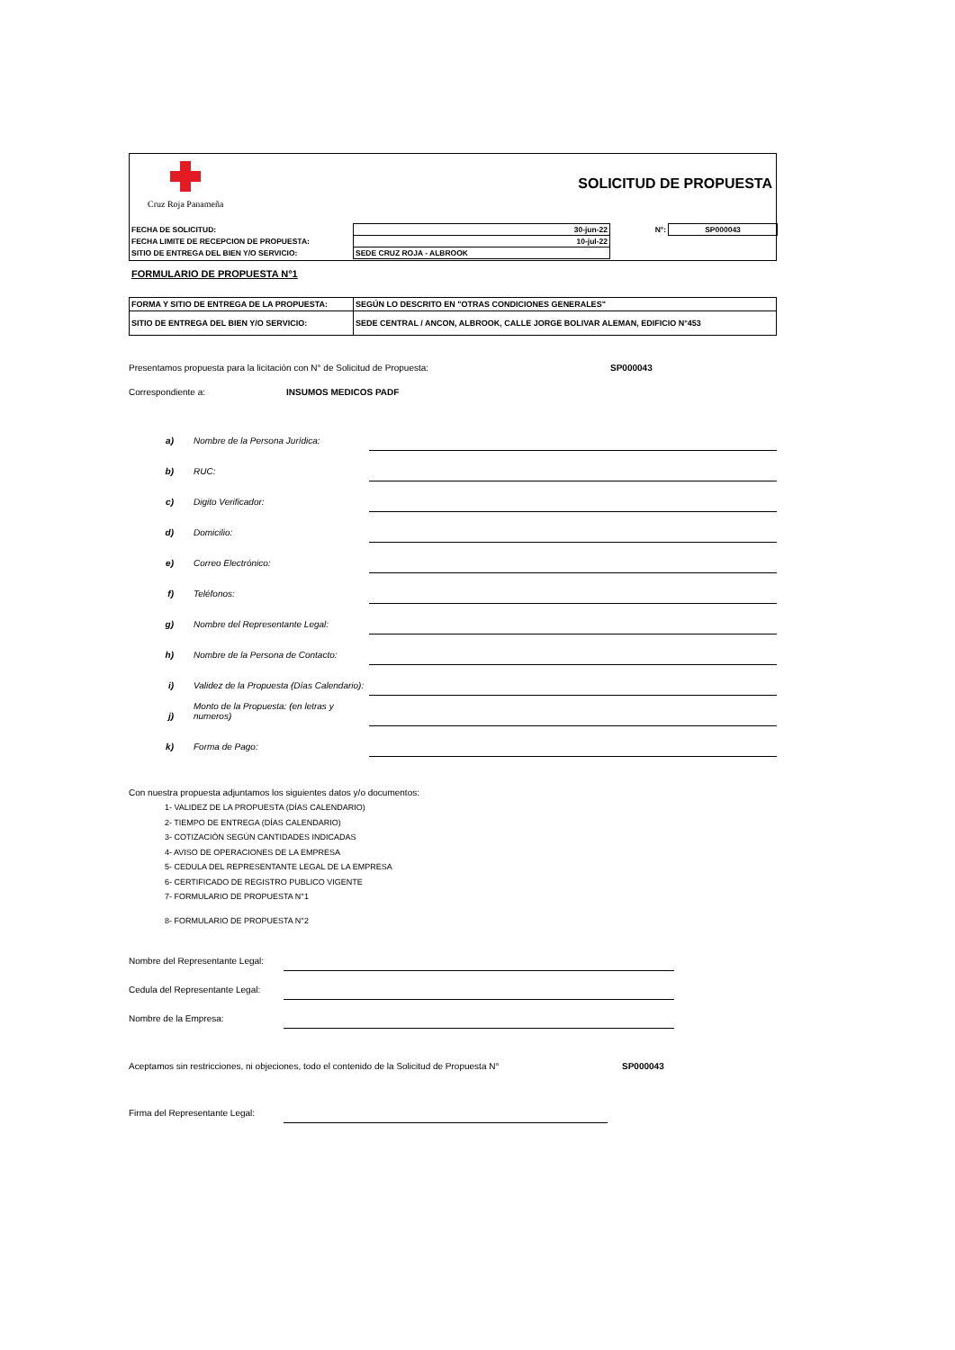Cruz Roja Panameña
SOLICITUD DE PROPUESTA
| FECHA DE SOLICITUD: | 30-jun-22 | N°: | SP000043 |
| FECHA LIMITE DE RECEPCION DE PROPUESTA: | 10-jul-22 | | |
| SITIO DE ENTREGA DEL BIEN Y/O SERVICIO: | SEDE CRUZ ROJA - ALBROOK | | |
FORMULARIO DE PROPUESTA N°1
| FORMA Y SITIO DE ENTREGA DE LA PROPUESTA: | SEGÚN LO DESCRITO EN "OTRAS CONDICIONES GENERALES" |
| SITIO DE ENTREGA DEL BIEN Y/O SERVICIO: | SEDE CENTRAL / ANCON, ALBROOK, CALLE JORGE BOLIVAR ALEMAN, EDIFICIO N°453 |
Presentamos propuesta para la licitación con N° de Solicitud de Propuesta: SP000043
Correspondiente a: INSUMOS MEDICOS PADF
a) Nombre de la Persona Jurídica:
b) RUC:
c) Digito Verificador:
d) Domicilio:
e) Correo Electrónico:
f) Teléfonos:
g) Nombre del Representante Legal:
h) Nombre de la Persona de Contacto:
i) Validez de la Propuesta (Días Calendario):
j) Monto de la Propuesta: (en letras y numeros)
k) Forma de Pago:
Con nuestra propuesta adjuntamos los siguientes datos y/o documentos:
1- VALIDEZ DE LA PROPUESTA (DÍAS CALENDARIO)
2- TIEMPO DE ENTREGA (DÍAS CALENDARIO)
3- COTIZACIÓN SEGÚN CANTIDADES INDICADAS
4- AVISO DE OPERACIONES DE LA EMPRESA
5- CEDULA DEL REPRESENTANTE LEGAL DE LA EMPRESA
6- CERTIFICADO DE REGISTRO PUBLICO VIGENTE
7- FORMULARIO DE PROPUESTA N°1
8- FORMULARIO DE PROPUESTA N°2
Nombre del Representante Legal:
Cedula del Representante Legal:
Nombre de la Empresa:
Aceptamos sin restricciones, ni objeciones, todo el contenido de la Solicitud de Propuesta N° SP000043
Firma del Representante Legal: